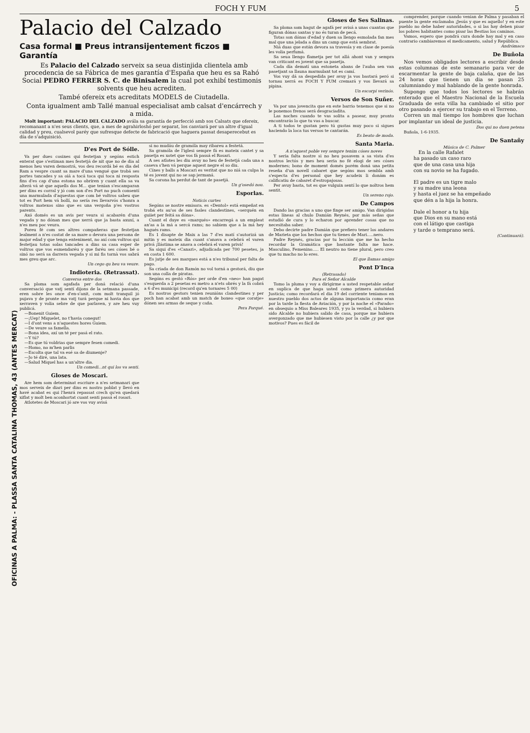OFICINAS A PALMA: - PLASSA SANTA CATALINA THOMAS, 43 (ANTES MERCAT)
FOCH Y FUM 5
Palacio del Calzado
Casa formal ■ Preus intransijentement ficzos ■ Garantía
Es Palacio del Calzado serveix sa seua distinjida clientela amb procedencia de sa Fábrica de mes garantía d'España que heu es sa Rahó Social PEDRO FERRER S. C. de Binisalem la cual pot exhibí testimonis solvents que heu acrediten.
També ofereix ets acreditats MODELS de Ciutadella.
Conta igualment amb Tallé manual especialisat amb calsat d'encárrech y a mida.
Molt important: PALACIO DEL CALZADO avála sa garantía de perfecció amb sos Calsats que ofereix, recomanant a n'es seus clients, que, a mes de agrahirloshó per separat, los canviará per un altre d'igual calidad y preu, cualsevol paréy que sufresque defecte de fabricació que haguera passat desaperecebut es día de s'adquisició.
D'es Port de Sólle.
Va per dues cosines qui festetjan y segóns estich enterat que s'estiman mes festetjá de nit que no de dia al menos heu varen demostrá, vos deu recordá bé es dia del Ram a vespre cuant sa mare d'una vengué que trobá ses portes tancades y sa oiá a tocá toca qui toca ni resposta fins d'es cap d'una estona no obriren y cuant ella sa va alterá vá sé que aquells dos M... que tenian s'escamparan per dins es corral y jó com son d'es Port no puch consentí una marmulada d'aquestas que com bé voltros sabeu que tot es Port hem vá bollí, no sería res llevarvós s'honra a voltros matexos sino que es una vergoña p'es vostros parents.
Axó domés es un avis per veura si acabarén d'una vegada y no dónan mes que xerrá que ja basta axuxí, a n'es meu poc veura.
Poreu fé com ses altres compañeras que festetjan lealment a n'es costat de sa mare o devora una persona de major edad y que tenga enteniment, no axí com voltros qui festetjau totas solas tancades a dins sa casa esper de voltros que vos esmendaréu y que faréu ses cóses bé o sinó no será sa darrera vegada y si mi fis tornà vos sabrá mes greu que arc.
Un cego qu heu va veure.
Indioteria. (Retrassat).
Conversa entre dos
Sa ploma som agafada per doná relació d'una conversació que vatj sentí dijons de la setmana passade, eren sobre les once d'en-s'anit, com molt tranquil jó pujava y de pronte ma vatj turá perque ni havia dos que xerraven y volia sebre de que parlaven, y are heu vuy publicá.
—Bonenit Guiem.
—¡Uep! Miquelet, no t'havia conegut!
—I d'ont vens a n'aquestes hores Guiem.
—De veure sa famella.
—Bona idea, axí un té per pasá el rato.
—Y tú?
—Es que tú voldrias que sempre fesen comedi.
—Homo, no m'hen parlis
—Escolta que tal va esé sa de diumenje?
—Jo té diré, una lata.
—Salud Miquel has a un'altre dia.
Un comedi...nt qui los va senti.
Gloses de Moscari.
Are hem som determinat escriure a n'es setmanari que mos serveix de diari per dins es nostro poblat y llevó en havé acabat es qui l'henrá repassat crech qu'en quedará xiflat y molt ben aconhortat cuant senti passá el rosari.
Atlotetes de Moscari jó are vos vuy avisá
si no mudáu de gramóla may ribareu a festetá.
Sa gramóla de l'iglesi sempre fá es mateix cantet y sa pasetja es xotet que vos fá passá el Rosari.
A ses atlotes les diu avuy no heu de festetjá cada una a caseva s'hen vá perque aquest negre el so diu.
Cínes y balls a Moscari es veritat que no niá sa culpa la té es jovent qui no se sap jermaná.
Sa corona ha perdut de tant de pasetjá.
Un g'osedó nou.
Esporlas.
Noticis curtes
Segóns se nostre emisora. es «Dentol» está empeñat en trobá ets au'os de ses fasles clandestines, «serquén en guiiet per feitá sa dóna».
Cuant el duye es «marqués» encarregá a un empleat an'as a la má a sercá rams; no sabiem que a la má hey hagués rams.
Es 1 disapte de Maix a las 7 d'es matí s'autorizá un mitin y es mateix dia cuant s'anava a celebrá el varen privá ¡llástima se anava a celebrá el varen privá!
Sa siqui d'es «Canari», adjudicada per 700 pesetes, ja en costa 1 600.
Es jutje de ses marques está a n'es tribunal per falta de pago.
Sa criada de don Ramón no vol torná a gestorá, diu que son una colla de piratas.
Segóns es gestó «Rós» per orde d'en «neo» han pagat s'esquerda a 2 pesetas es metro a n'ets obrés y la fá cobrá a 6 d'es municipi (record qu'en tornares 5 00)
Es nostros gestors tenien reunións clandestines y per poch han acabat amb un match de boxeo «que coratje» dónen ses armas de seque y caña.
Pera Porqué.
Gloses de Ses Salinas.
Sa ploma som hagut de agafá per avisá a unas cuantas que figuran dónas santas y no és turan de pecá.
Totas son dónas d'edad y duen sa llengo esmolada fan mes mal que una jelada a dins un camp que está sembrat.
Niá duas que están devora sa travesía y en clase de poesía les volia perfumá.
Sa seua llengo flametja per tot allá ahont van y sempra van criticant es jovent que sa pasetja.
Cada día dematí una estoneta abans de l'auba sen van pasetjant sa llauna marmulant tot es camí.
Vos vuy dá sa despedida per avuy ja vos bastará peró si tornau xerrá es FOCH Y FUM cremará y vos llevará sa pipina.
Un escorpi verinós.
Versos de Son Suñer.
Va por una jovencita que en este barrio tenemos que si no le ponemos frenos será desgraciadita.
Las noches cuando te vas solita a pasear, muy pronto encontrarás lo que tu vas a buscar.
A ti todos te gustan pero tú gustas muy poco si sigues haciendo la loca tus versos te cantarán.
Es beato de moda.
Santa Maria.
A n'aquest poble vey sempre tenim cóses noves
Y seria falta nostre si no heu posavem a sa vista d'es nostros lectós y mes heu seria no fé elogi de ses cóses modernes; bono de moment domés porém doná una petita reseña d'un novell cabaret que segóns mos sembla amb s'especta d'es personal que hey acudeix li donám es calificatiu de cabaret d'estropajosas.
Per avuy basta, tot es que vulguin sentí lo que noltros hem sentit.
Un sereno rojo.
De Campos
Dando las gracias a uno que finge ser amigo. Van dirigidas estas líneas al chulo Damián Reynés, por más señas que estudió de cura y lo echaron por aprender cosas que no necesitaba saber.
Debo decirte padre Damián que prefiero tener los andares de Marieta que los hechos que tu tienes de Mari.....nero.
Padre Reynés, gracias por tu lección que me ha hecho recordar la Gramática que bastante falta me hace. Masculino, Femenino..... El neutro no tiene plural, pero creo que tu macho no lo eres.
El que llamas amigo
Pont D'Inca
(Retrasado)
Para el Señor Alcalde
Tomo la pluma y voy a dirigirme a usted respetable señor en suplica de que haga usted como primera autoridad Justicia; como recordará el dia 19 del corriente teniamos en nuestro pueblo dos actos de alguna importancia como eran por la tarde la fiesta de Aviación, y por la noche el «Parado» en obsequio a Miss Baleares 1935, y yo la verdad, si hubiera sido Alcalde no hubiera salido de casa, porque me hubiera avergonzado que me hubiesen visto por la calle ¿y por que motivos? Pues es fácil de
comprender, porque cuando venian de Palma y pasaban el puente la gente exclamaba ¡Jesús y que es aquello! y en este pueblo no debe haber autoridades, o si las hay deben pisar los pobres habitantes como pisar las Bestias los caminos.
Vamos, espero que pondrá cura donde hay mal y en caso contrario cambiaremos el medicamento, salud y República.
Andrómaco
De Buñola
Nos vemos obligados lectores a escribir desde estas columnas de este semanario para ver de escarmentar la gente de baja calaña, que de las 24 horas que tienen un dia se pasan 25 calumniando y mal hablando de la gente honrada.
Supongo que todos los lectores se habrán enterado que el Maestro Nacional de la Escuela Graduada de esta villa ha cambiado el sitio por otro pasando a ejercer su trabajo en el Terreno.
Corren un mal tiempo los hombres que luchan por implantar un ideal de justicia.
Dos qui no duen petena
Buñola, 1-6-1935.
De Santañy
Música de C. Palmer
En la calle Rafalet
ha pasado un caso raro
que de una casa una hija
con su novio se ha fugado.
El padre es un tigre malo
y su madre una leona
y hasta el juez se ha empeñado
que dén a la hija la honra.
Dale el honor a tu hija
que Dios en su mano está
con el látigo que castiga
y tarde o temprano será.
(Continuará).